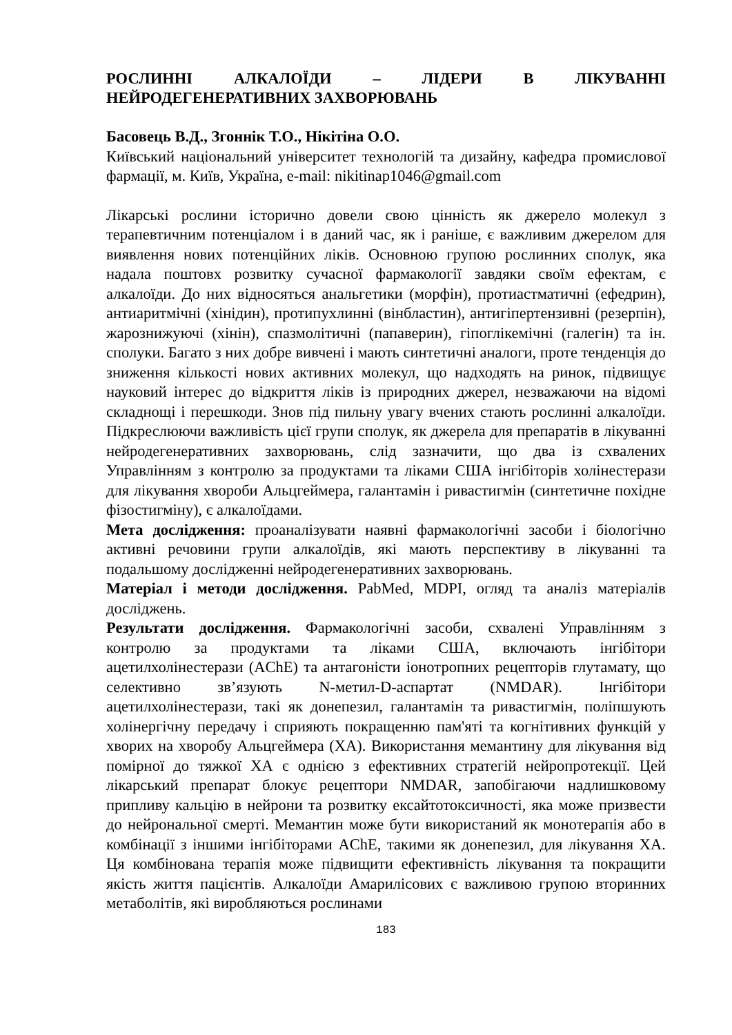РОСЛИННІ АЛКАЛОЇДИ – ЛІДЕРИ В ЛІКУВАННІ НЕЙРОДЕГЕНЕРАТИВНИХ ЗАХВОРЮВАНЬ
Басовець В.Д., Згоннік Т.О., Нікітіна О.О.
Київський національний університет технологій та дизайну, кафедра промислової фармації, м. Київ, Україна, e-mail: nikitinap1046@gmail.com
Лікарські рослини історично довели свою цінність як джерело молекул з терапевтичним потенціалом і в даний час, як і раніше, є важливим джерелом для виявлення нових потенційних ліків. Основною групою рослинних сполук, яка надала поштовх розвитку сучасної фармакології завдяки своїм ефектам, є алкалоїди. До них відносяться анальгетики (морфін), протиастматичні (ефедрин), антиаритмічні (хінідин), протипухлинні (вінбластин), антигіпертензивні (резерпін), жарознижуючі (хінін), спазмолітичні (папаверин), гіпоглікемічні (галегін) та ін. сполуки. Багато з них добре вивчені і мають синтетичні аналоги, проте тенденція до зниження кількості нових активних молекул, що надходять на ринок, підвищує науковий інтерес до відкриття ліків із природних джерел, незважаючи на відомі складнощі і перешкоди. Знов під пильну увагу вчених стають рослинні алкалоїди. Підкреслюючи важливість цієї групи сполук, як джерела для препаратів в лікуванні нейродегенеративних захворювань, слід зазначити, що два із схвалених Управлінням з контролю за продуктами та ліками США інгібіторів холінестерази для лікування хвороби Альцгеймера, галантамін і ривастигмін (синтетичне похідне фізостигміну), є алкалоїдами.
Мета дослідження: проаналізувати наявні фармакологічні засоби і біологічно активні речовини групи алкалоїдів, які мають перспективу в лікуванні та подальшому дослідженні нейродегенеративних захворювань.
Матеріал і методи дослідження. PabMed, MDPI, огляд та аналіз матеріалів досліджень.
Результати дослідження. Фармакологічні засоби, схвалені Управлінням з контролю за продуктами та ліками США, включають інгібітори ацетилхолінестерази (AChE) та антагоністи іонотропних рецепторів глутамату, що селективно зв’язують N-метил-D-аспартат (NMDAR). Інгібітори ацетилхолінестерази, такі як донепезил, галантамін та ривастигмін, поліпшують холінергічну передачу і сприяють покращенню пам'яті та когнітивних функцій у хворих на хворобу Альцгеймера (ХА). Використання мемантину для лікування від помірної до тяжкої ХА є однією з ефективних стратегій нейропротекції. Цей лікарський препарат блокує рецептори NMDAR, запобігаючи надлишковому припливу кальцію в нейрони та розвитку ексайтотоксичності, яка може призвести до нейрональної смерті. Мемантин може бути використаний як монотерапія або в комбінації з іншими інгібіторами AChE, такими як донепезил, для лікування ХА. Ця комбінована терапія може підвищити ефективність лікування та покращити якість життя пацієнтів. Алкалоїди Амарилісових є важливою групою вторинних метаболітів, які виробляються рослинами
183